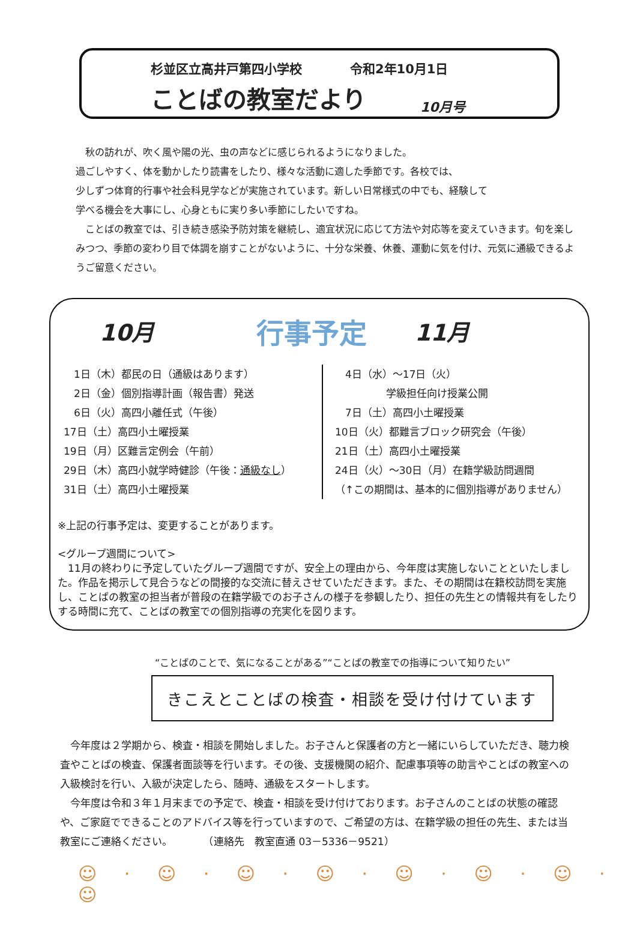杉並区立高井戸第四小学校 令和2年10月1日
ことばの教室だより 10月号
　秋の訪れが、吹く風や陽の光、虫の声などに感じられるようになりました。
過ごしやすく、体を動かしたり読書をしたり、様々な活動に適した季節です。各校では、
少しずつ体育的行事や社会科見学などが実施されています。新しい日常様式の中でも、経験して
学べる機会を大事にし、心身ともに実り多い季節にしたいですね。
　ことばの教室では、引き続き感染予防対策を継続し、適宜状況に応じて方法や対応等を変えていきます。旬を楽しみつつ、季節の変わり目で体調を崩すことがないように、十分な栄養、休養、運動に気を付け、元気に通級できるようご留意ください。
10月 行事予定 11月
　1日（木）都民の日（通級はあります）
　2日（金）個別指導計画（報告書）発送
　6日（火）高四小離任式（午後）
17日（土）高四小土曜授業
19日（月）区難言定例会（午前）
29日（木）高四小就学時健診（午後：通級なし）
31日（土）高四小土曜授業
　4日（水）～17日（火）
　　　　　学級担任向け授業公開
　7日（土）高四小土曜授業
10日（火）都難言ブロック研究会（午後）
21日（土）高四小土曜授業
24日（火）～30日（月）在籍学級訪問週間
（↑この期間は、基本的に個別指導がありません）
※上記の行事予定は、変更することがあります。
<グループ週間について>
　11月の終わりに予定していたグループ週間ですが、安全上の理由から、今年度は実施しないことといたしました。作品を掲示して見合うなどの間接的な交流に替えさせていただきます。また、その期間は在籍校訪問を実施し、ことばの教室の担当者が普段の在籍学級でのお子さんの様子を参観したり、担任の先生との情報共有をしたりする時間に充て、ことばの教室での個別指導の充実化を図ります。
“ことばのことで、気になることがある”“ことばの教室での指導について知りたい”
きこえとことばの検査・相談を受け付けています
　今年度は２学期から、検査・相談を開始しました。お子さんと保護者の方と一緒にいらしていただき、聴力検査やことばの検査、保護者面談等を行います。その後、支援機関の紹介、配慮事項等の助言やことばの教室への入級検討を行い、入級が決定したら、随時、通級をスタートします。
　今年度は令和３年１月末までの予定で、検査・相談を受け付けております。お子さんのことばの状態の確認や、ご家庭でできることのアドバイス等を行っていますので、ご希望の方は、在籍学級の担任の先生、または当教室にご連絡ください。　　　　（連絡先　教室直通 03－5336－9521）
☺ · ☺ · ☺ · ☺ · ☺ · ☺ · ☺ · ☺